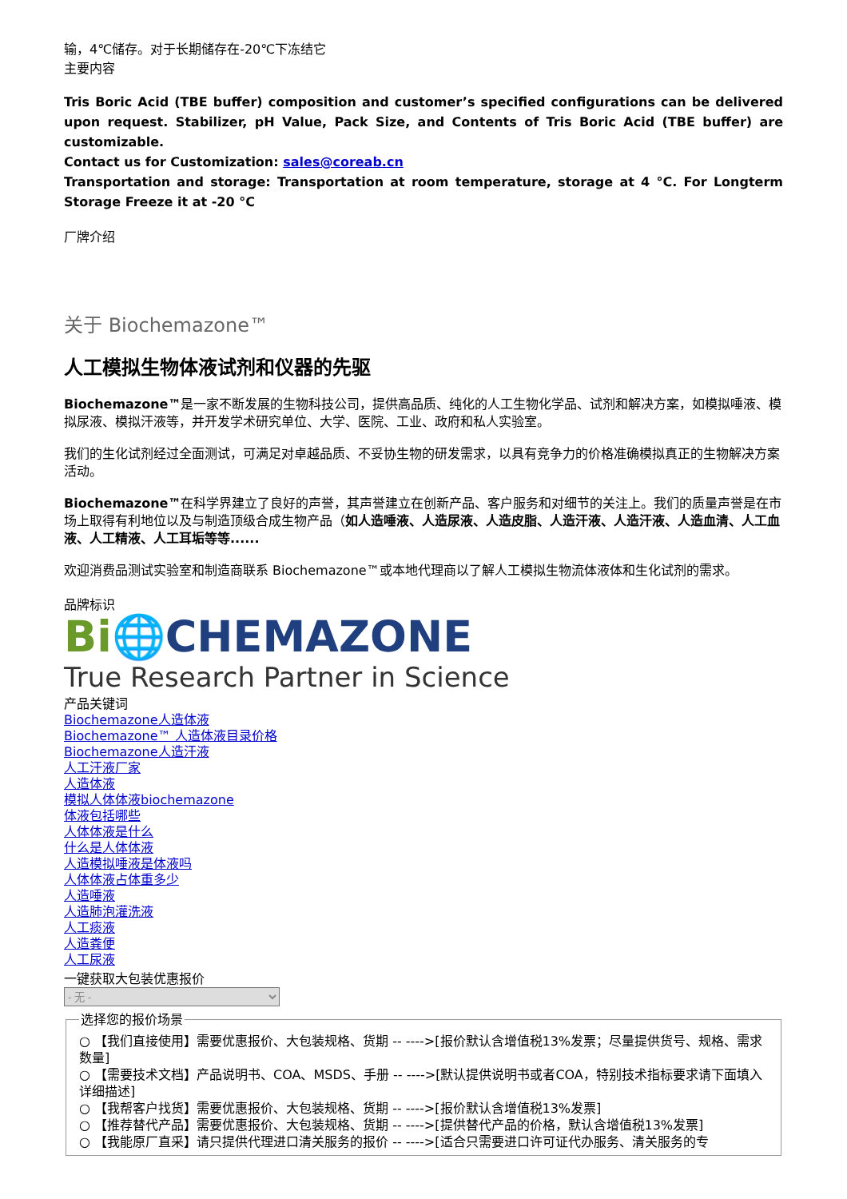输，4℃储存。对于长期储存在-20℃下冻结它
主要内容
Tris Boric Acid (TBE buffer) composition and customer’s specified configurations can be delivered upon request. Stabilizer, pH Value, Pack Size, and Contents of Tris Boric Acid (TBE buffer) are customizable.
Contact us for Customization: sales@coreab.cn
Transportation and storage: Transportation at room temperature, storage at 4 °C. For Longterm Storage Freeze it at -20 °C
厂牌介绍
关于 Biochemazone™
人工模拟生物体液试剂和仪器的先驱
Biochemazone™是一家不断发展的生物科技公司，提供高品质、纯化的人工生物化学品、试剂和解决方案，如模拟唾液、模拟尿液、模拟汗液等，并开发学术研究单位、大学、医院、工业、政府和私人实验室。
我们的生化试剂经过全面测试，可满足对卓越品质、不妥协生物的研发需求，以具有竞争力的价格准确模拟真正的生物解决方案活动。
Biochemazone™在科学界建立了良好的声誉，其声誉建立在创新产品、客户服务和对细节的关注上。我们的质量声誉是在市场上取得有利地位以及与制造顶级合成生物产品（如人造唾液、人造尿液、人造皮脂、人造汗液、人造汗液、人造血清、人工血液、人工精液、人工耳垢等等......
欢迎消费品测试实验室和制造商联系 Biochemazone™或本地代理商以了解人工模拟生物流体液体和生化试剂的需求。
品牌标识
Bi🌐CHEMAZONE
True Research Partner in Science
产品关键词
Biochemazone人造体液
Biochemazone™ 人造体液目录价格
Biochemazone人造汗液
人工汗液厂家
人造体液
模拟人体体液biochemazone
体液包括哪些
人体体液是什么
什么是人体体液
人造模拟唾液是体液吗
人体体液占体重多少
人造唾液
人造肺泡灌洗液
人工痰液
人造粪便
人工尿液
一键获取大包装优惠报价
- 无 - 选择您的报价场景 ○ 【我们直接使用】需要优惠报价、大包装规格、货期 -- ---->[报价默认含增值税13%发票；尽量提供货号、规格、需求数量]
○ 【需要技术文档】产品说明书、COA、MSDS、手册 -- ---->[默认提供说明书或者COA，特别技术指标要求请下面填入详细描述]
○ 【我帮客户找货】需要优惠报价、大包装规格、货期 -- ---->[报价默认含增值税13%发票]
○ 【推荐替代产品】需要优惠报价、大包装规格、货期 -- ---->[提供替代产品的价格，默认含增值税13%发票]
○ 【我能原厂直采】请只提供代理进口清关服务的报价 -- ---->[适合只需要进口许可证代办服务、清关服务的专